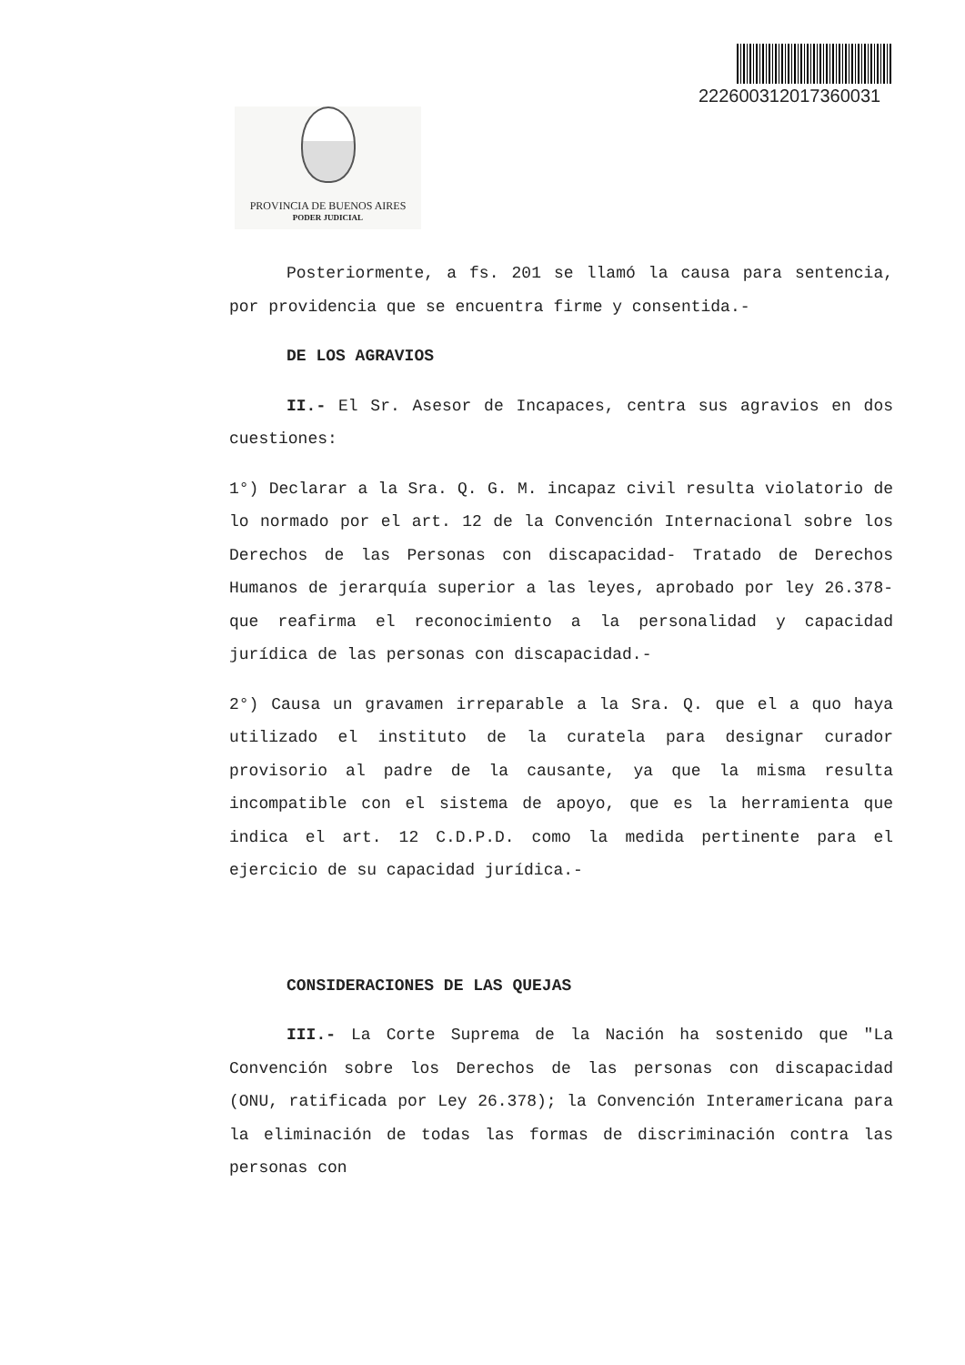222600312017360031
PROVINCIA DE BUENOS AIRES
PODER JUDICIAL
Posteriormente, a fs. 201 se llamó la causa para sentencia, por providencia que se encuentra firme y consentida.-
DE LOS AGRAVIOS
II.- El Sr. Asesor de Incapaces, centra sus agravios en dos cuestiones:
1°) Declarar a la Sra. Q. G. M. incapaz civil resulta violatorio de lo normado por el art. 12 de la Convención Internacional sobre los Derechos de las Personas con discapacidad- Tratado de Derechos Humanos de jerarquía superior a las leyes, aprobado por ley 26.378- que reafirma el reconocimiento a la personalidad y capacidad jurídica de las personas con discapacidad.-
2°) Causa un gravamen irreparable a la Sra. Q. que el a quo haya utilizado el instituto de la curatela para designar curador provisorio al padre de la causante, ya que la misma resulta incompatible con el sistema de apoyo, que es la herramienta que indica el art. 12 C.D.P.D. como la medida pertinente para el ejercicio de su capacidad jurídica.-
CONSIDERACIONES DE LAS QUEJAS
III.- La Corte Suprema de la Nación ha sostenido que "La Convención sobre los Derechos de las personas con discapacidad (ONU, ratificada por Ley 26.378); la Convención Interamericana para la eliminación de todas las formas de discriminación contra las personas con